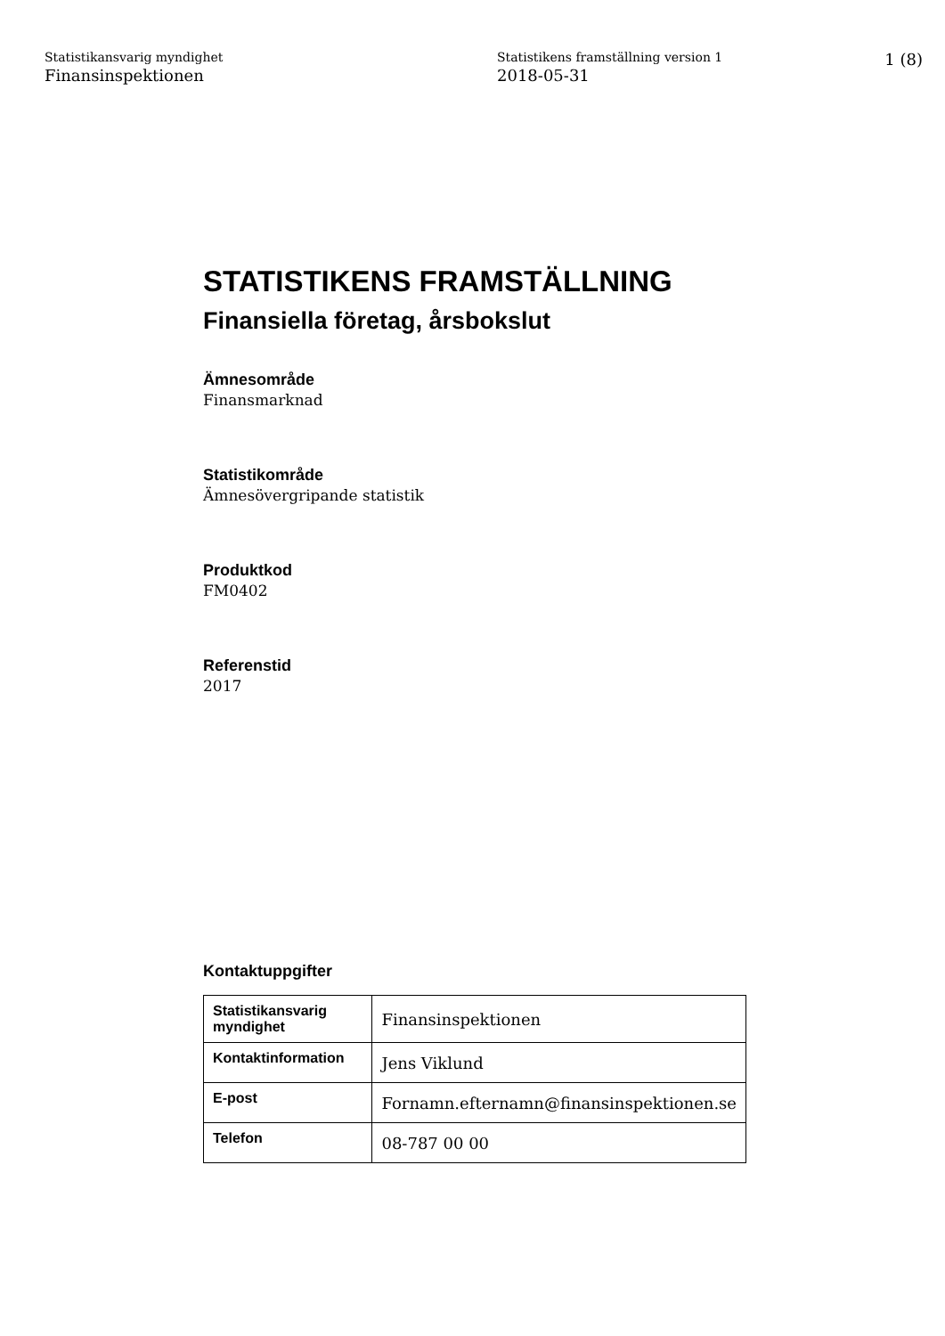Statistikansvarig myndighet
Finansinspektionen
Statistikens framställning version 1
2018-05-31
1 (8)
STATISTIKENS FRAMSTÄLLNING
Finansiella företag, årsbokslut
Ämnesområde
Finansmarknad
Statistikområde
Ämnesövergripande statistik
Produktkod
FM0402
Referenstid
2017
Kontaktuppgifter
| Statistikansvarig myndighet | Finansinspektionen |
| Kontaktinformation | Jens Viklund |
| E-post | Fornamn.efternamn@finansinspektionen.se |
| Telefon | 08-787 00 00 |